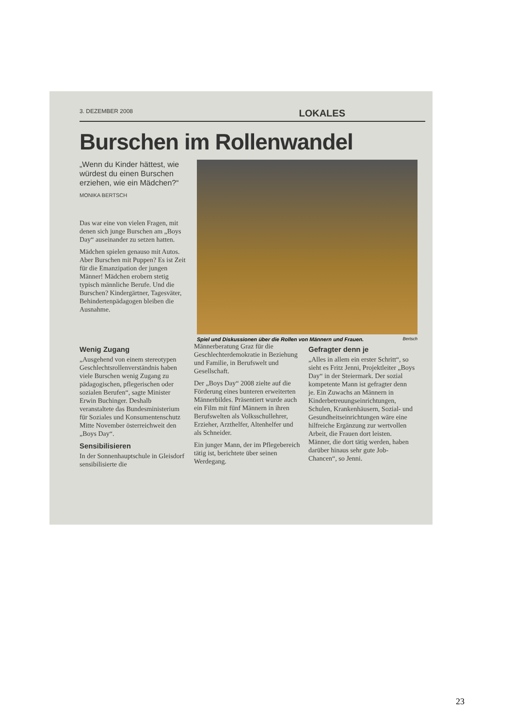3. DEZEMBER 2008 LOKALES
Burschen im Rollenwandel
„Wenn du Kinder hättest, wie würdest du einen Burschen erziehen, wie ein Mädchen?“
MONIKA BERTSCH
Das war eine von vielen Fragen, mit denen sich junge Burschen am „Boys Day“ auseinander zu setzen hatten.
Mädchen spielen genauso mit Autos. Aber Burschen mit Puppen? Es ist Zeit für die Emanzipation der jungen Männer! Mädchen erobern stetig typisch männliche Berufe. Und die Burschen? Kindergärtner, Tagesväter, Behindertenpädagogen bleiben die Ausnahme.
Spiel und Diskussionen über die Rollen von Männern und Frauen. Bertsch
Wenig Zugang
„Ausgehend von einem stereotypen Geschlechtsrollenverständnis haben viele Burschen wenig Zugang zu pädagogischen, pflegerischen oder sozialen Berufen“, sagte Minister Erwin Buchinger. Deshalb veranstaltete das Bundesministerium für Soziales und Konsumentenschutz Mitte November österreichweit den „Boys Day“.
Sensibilisieren
In der Sonnenhauptschule in Gleisdorf sensibilisierte die
Männerberatung Graz für die Geschlechterdemokratie in Beziehung und Familie, in Berufswelt und Gesellschaft.
Der „Boys Day“ 2008 zielte auf die Förderung eines bunteren erweiterten Männerbildes. Präsentiert wurde auch ein Film mit fünf Männern in ihren Berufswelten als Volksschullehrer, Erzieher, Arzthelfer, Altenhelfer und als Schneider.
Ein junger Mann, der im Pflegebereich tätig ist, berichtete über seinen Werdegang.
Gefragter denn je
„Alles in allem ein erster Schritt“, so sieht es Fritz Jenni, Projektleiter „Boys Day“ in der Steiermark. Der sozial kompetente Mann ist gefragter denn je. Ein Zuwachs an Männern in Kinderbetreuungseinrichtungen, Schulen, Krankenhäusern, Sozial- und Gesundheitseinrichtungen wäre eine hilfreiche Ergänzung zur wertvollen Arbeit, die Frauen dort leisten. Männer, die dort tätig werden, haben darüber hinaus sehr gute Job-Chancen“, so Jenni.
23